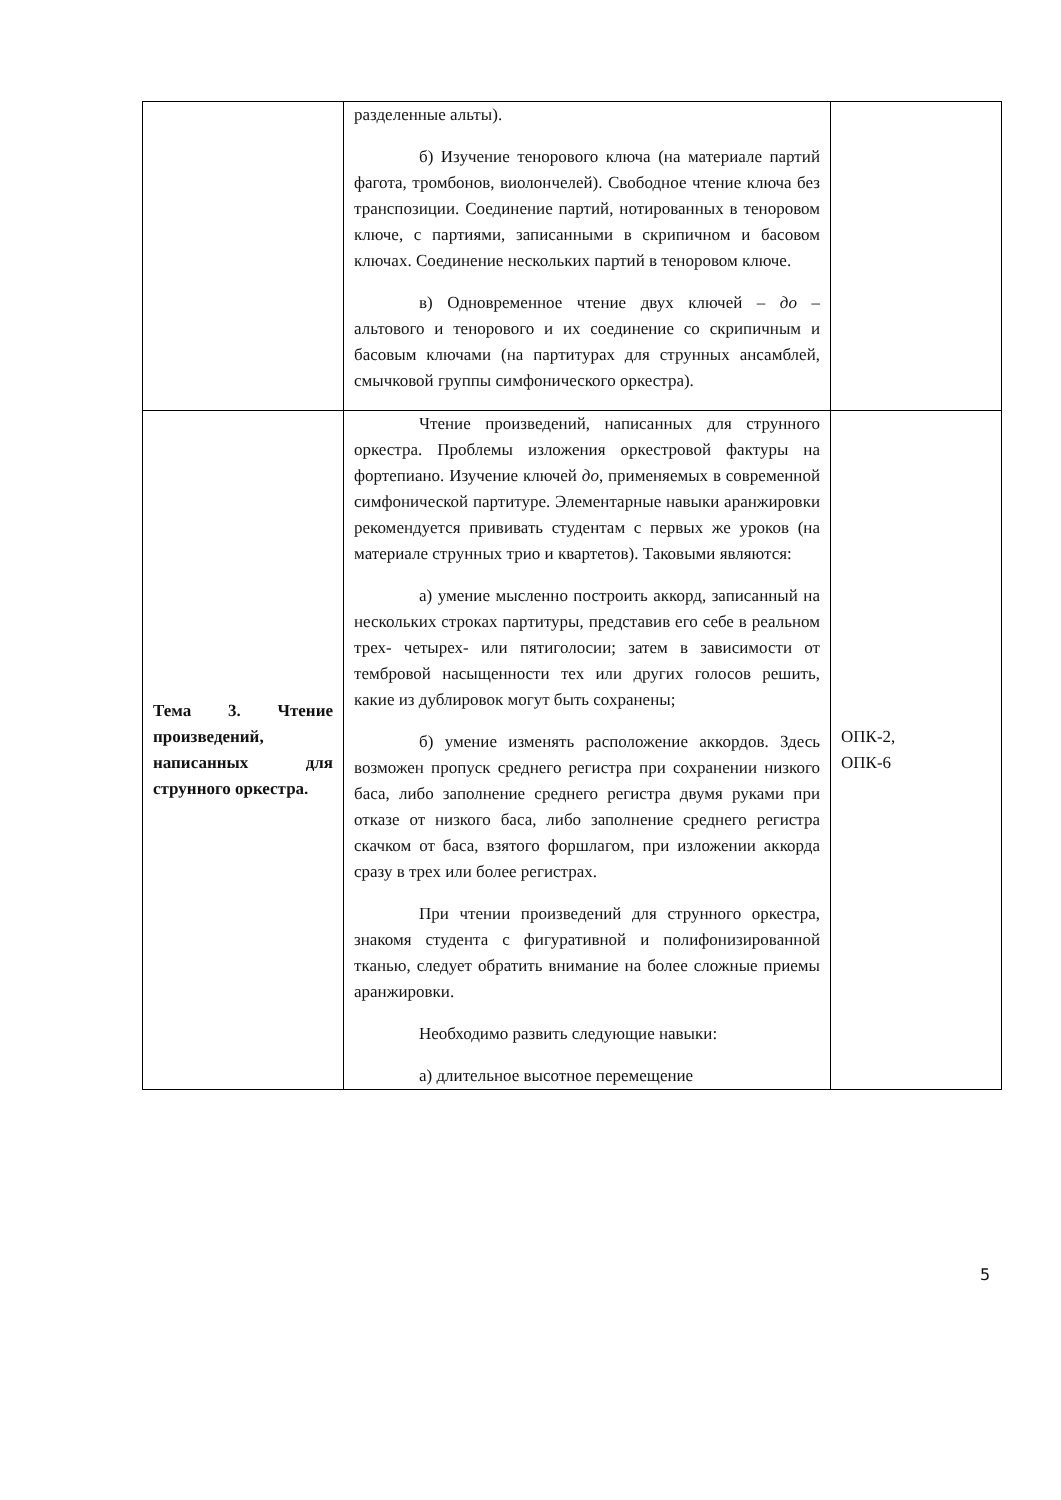| | разделенные альты). б) Изучение тенорового ключа (на материале партий фагота, тромбонов, виолончелей). Свободное чтение ключа без транспозиции. Соединение партий, нотированных в теноровом ключе, с партиями, записанными в скрипичном и басовом ключах. Соединение нескольких партий в теноровом ключе. в) Одновременное чтение двух ключей – до – альтового и тенорового и их соединение со скрипичным и басовым ключами (на партитурах для струнных ансамблей, смычковой группы симфонического оркестра). | |
| Тема 3. Чтение произведений, написанных для струнного оркестра. | Чтение произведений, написанных для струнного оркестра. Проблемы изложения оркестровой фактуры на фортепиано. Изучение ключей до , применяемых в современной симфонической партитуре. Элементарные навыки аранжировки рекомендуется прививать студентам с первых же уроков (на материале струнных трио и квартетов). Таковыми являются: а) умение мысленно построить аккорд, записанный на нескольких строках партитуры, представив его себе в реальном трех- четырех- или пятиголосии; затем в зависимости от тембровой насыщенности тех или других голосов решить, какие из дублировок могут быть сохранены; б) умение изменять расположение аккордов. Здесь возможен пропуск среднего регистра при сохранении низкого баса, либо заполнение среднего регистра двумя руками при отказе от низкого баса, либо заполнение среднего регистра скачком от баса, взятого форшлагом, при изложении аккорда сразу в трех или более регистрах. При чтении произведений для струнного оркестра, знакомя студента с фигуративной и полифонизированной тканью, следует обратить внимание на более сложные приемы аранжировки. Необходимо развить следующие навыки: а) длительное высотное перемещение | ОПК-2, ОПК-6 |
5